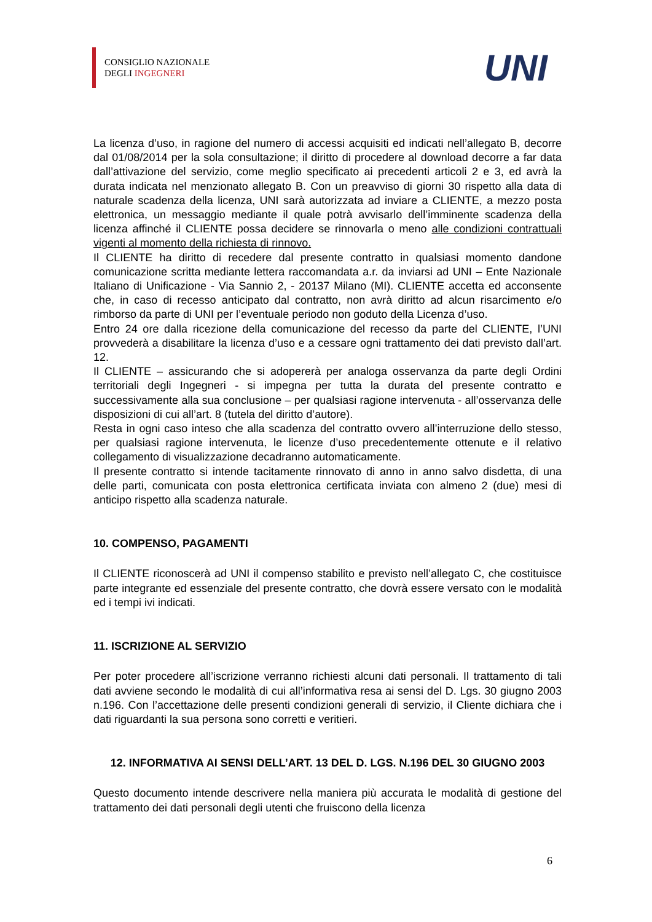CONSIGLIO NAZIONALE
DEGLI INGEGNERI
UNI
La licenza d’uso, in ragione del numero di accessi acquisiti ed indicati nell’allegato B, decorre dal 01/08/2014 per la sola consultazione; il diritto di procedere al download decorre a far data dall’attivazione del servizio, come meglio specificato ai precedenti articoli 2 e 3, ed avrà la durata indicata nel menzionato allegato B. Con un preavviso di giorni 30 rispetto alla data di naturale scadenza della licenza, UNI sarà autorizzata ad inviare a CLIENTE, a mezzo posta elettronica, un messaggio mediante il quale potrà avvisarlo dell’imminente scadenza della licenza affinché il CLIENTE possa decidere se rinnovarla o meno alle condizioni contrattuali vigenti al momento della richiesta di rinnovo.
Il CLIENTE ha diritto di recedere dal presente contratto in qualsiasi momento dandone comunicazione scritta mediante lettera raccomandata a.r. da inviarsi ad UNI – Ente Nazionale Italiano di Unificazione - Via Sannio 2, - 20137 Milano (MI). CLIENTE accetta ed acconsente che, in caso di recesso anticipato dal contratto, non avrà diritto ad alcun risarcimento e/o rimborso da parte di UNI per l’eventuale periodo non goduto della Licenza d’uso.
Entro 24 ore dalla ricezione della comunicazione del recesso da parte del CLIENTE, l’UNI provvederà a disabilitare la licenza d’uso e a cessare ogni trattamento dei dati previsto dall’art. 12.
Il CLIENTE – assicurando che si adopererà per analoga osservanza da parte degli Ordini territoriali degli Ingegneri - si impegna per tutta la durata del presente contratto e successivamente alla sua conclusione – per qualsiasi ragione intervenuta - all’osservanza delle disposizioni di cui all’art. 8 (tutela del diritto d’autore).
Resta in ogni caso inteso che alla scadenza del contratto ovvero all’interruzione dello stesso, per qualsiasi ragione intervenuta, le licenze d’uso precedentemente ottenute e il relativo collegamento di visualizzazione decadranno automaticamente.
Il presente contratto si intende tacitamente rinnovato di anno in anno salvo disdetta, di una delle parti, comunicata con posta elettronica certificata inviata con almeno 2 (due) mesi di anticipo rispetto alla scadenza naturale.
10. COMPENSO, PAGAMENTI
Il CLIENTE riconoscerà ad UNI il compenso stabilito e previsto nell’allegato C, che costituisce parte integrante ed essenziale del presente contratto, che dovrà essere versato con le modalità ed i tempi ivi indicati.
11. ISCRIZIONE AL SERVIZIO
Per poter procedere all’iscrizione verranno richiesti alcuni dati personali. Il trattamento di tali dati avviene secondo le modalità di cui all’informativa resa ai sensi del D. Lgs. 30 giugno 2003 n.196. Con l’accettazione delle presenti condizioni generali di servizio, il Cliente dichiara che i dati riguardanti la sua persona sono corretti e veritieri.
12. INFORMATIVA AI SENSI DELL’ART. 13 DEL D. LGS. N.196 DEL 30 GIUGNO 2003
Questo documento intende descrivere nella maniera più accurata le modalità di gestione del trattamento dei dati personali degli utenti che fruiscono della licenza
6